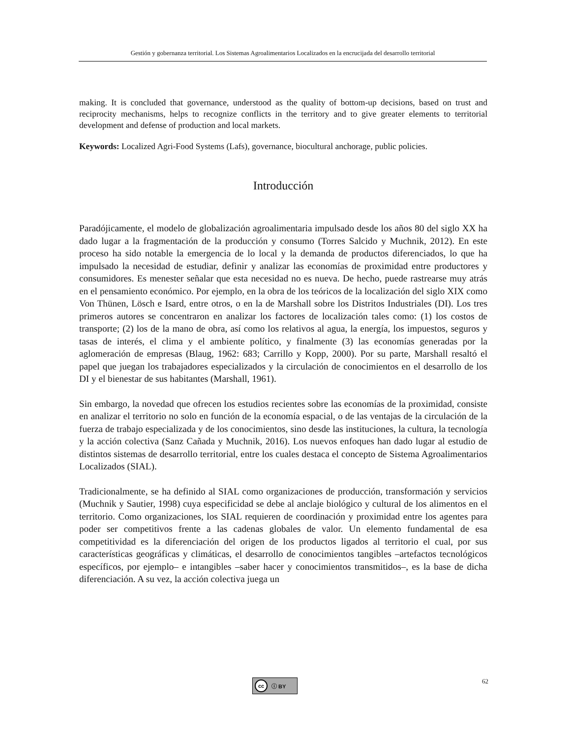Gestión y gobernanza territorial. Los Sistemas Agroalimentarios Localizados en la encrucijada del desarrollo territorial
making. It is concluded that governance, understood as the quality of bottom-up decisions, based on trust and reciprocity mechanisms, helps to recognize conflicts in the territory and to give greater elements to territorial development and defense of production and local markets.
Keywords: Localized Agri-Food Systems (Lafs), governance, biocultural anchorage, public policies.
Introducción
Paradójicamente, el modelo de globalización agroalimentaria impulsado desde los años 80 del siglo XX ha dado lugar a la fragmentación de la producción y consumo (Torres Salcido y Muchnik, 2012). En este proceso ha sido notable la emergencia de lo local y la demanda de productos diferenciados, lo que ha impulsado la necesidad de estudiar, definir y analizar las economías de proximidad entre productores y consumidores. Es menester señalar que esta necesidad no es nueva. De hecho, puede rastrearse muy atrás en el pensamiento económico. Por ejemplo, en la obra de los teóricos de la localización del siglo XIX como Von Thünen, Lösch e Isard, entre otros, o en la de Marshall sobre los Distritos Industriales (DI). Los tres primeros autores se concentraron en analizar los factores de localización tales como: (1) los costos de transporte; (2) los de la mano de obra, así como los relativos al agua, la energía, los impuestos, seguros y tasas de interés, el clima y el ambiente político, y finalmente (3) las economías generadas por la aglomeración de empresas (Blaug, 1962: 683; Carrillo y Kopp, 2000). Por su parte, Marshall resaltó el papel que juegan los trabajadores especializados y la circulación de conocimientos en el desarrollo de los DI y el bienestar de sus habitantes (Marshall, 1961).
Sin embargo, la novedad que ofrecen los estudios recientes sobre las economías de la proximidad, consiste en analizar el territorio no solo en función de la economía espacial, o de las ventajas de la circulación de la fuerza de trabajo especializada y de los conocimientos, sino desde las instituciones, la cultura, la tecnología y la acción colectiva (Sanz Cañada y Muchnik, 2016). Los nuevos enfoques han dado lugar al estudio de distintos sistemas de desarrollo territorial, entre los cuales destaca el concepto de Sistema Agroalimentarios Localizados (SIAL).
Tradicionalmente, se ha definido al SIAL como organizaciones de producción, transformación y servicios (Muchnik y Sautier, 1998) cuya especificidad se debe al anclaje biológico y cultural de los alimentos en el territorio. Como organizaciones, los SIAL requieren de coordinación y proximidad entre los agentes para poder ser competitivos frente a las cadenas globales de valor. Un elemento fundamental de esa competitividad es la diferenciación del origen de los productos ligados al territorio el cual, por sus características geográficas y climáticas, el desarrollo de conocimientos tangibles –artefactos tecnológicos específicos, por ejemplo– e intangibles –saber hacer y conocimientos transmitidos–, es la base de dicha diferenciación. A su vez, la acción colectiva juega un
cc ⓘ BY
62